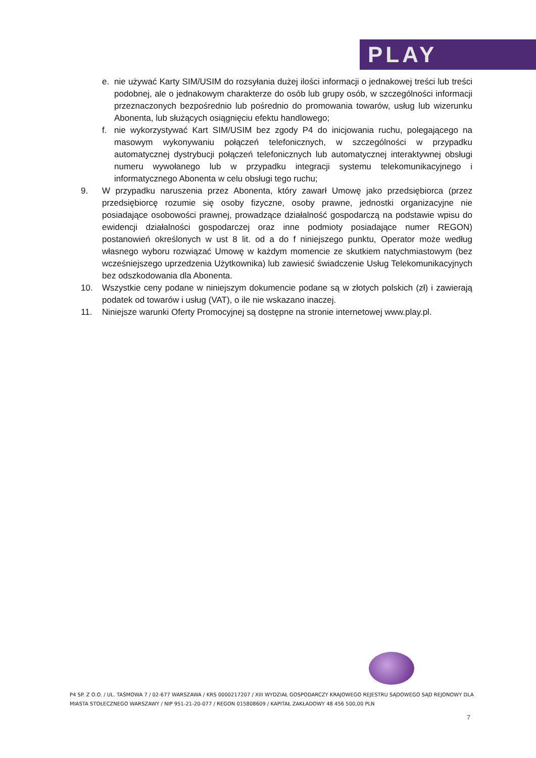PLAY
e. nie używać Karty SIM/USIM do rozsyłania dużej ilości informacji o jednakowej treści lub treści podobnej, ale o jednakowym charakterze do osób lub grupy osób, w szczególności informacji przeznaczonych bezpośrednio lub pośrednio do promowania towarów, usług lub wizerunku Abonenta, lub służących osiągnięciu efektu handlowego;
f. nie wykorzystywać Kart SIM/USIM bez zgody P4 do inicjowania ruchu, polegającego na masowym wykonywaniu połączeń telefonicznych, w szczególności w przypadku automatycznej dystrybucji połączeń telefonicznych lub automatycznej interaktywnej obsługi numeru wywołanego lub w przypadku integracji systemu telekomunikacyjnego i informatycznego Abonenta w celu obsługi tego ruchu;
9. W przypadku naruszenia przez Abonenta, który zawarł Umowę jako przedsiębiorca (przez przedsiębiorcę rozumie się osoby fizyczne, osoby prawne, jednostki organizacyjne nie posiadające osobowości prawnej, prowadzące działalność gospodarczą na podstawie wpisu do ewidencji działalności gospodarczej oraz inne podmioty posiadające numer REGON) postanowień określonych w ust 8 lit. od a do f niniejszego punktu, Operator może według własnego wyboru rozwiązać Umowę w każdym momencie ze skutkiem natychmiastowym (bez wcześniejszego uprzedzenia Użytkownika) lub zawiesić świadczenie Usług Telekomunikacyjnych bez odszkodowania dla Abonenta.
10. Wszystkie ceny podane w niniejszym dokumencie podane są w złotych polskich (zł) i zawierają podatek od towarów i usług (VAT), o ile nie wskazano inaczej.
11. Niniejsze warunki Oferty Promocyjnej są dostępne na stronie internetowej www.play.pl.
P4 SP. Z O.O. / UL. TAŚMOWA 7 / 02-677 WARSZAWA / KRS 0000217207 / XIII WYDZIAŁ GOSPODARCZY KRAJOWEGO REJESTRU SĄDOWEGO SĄD REJONOWY DLA MIASTA STOŁECZNEGO WARSZAWY / NIP 951-21-20-077 / REGON 015808609 / KAPITAŁ ZAKŁADOWY 48 456 500,00 PLN
7